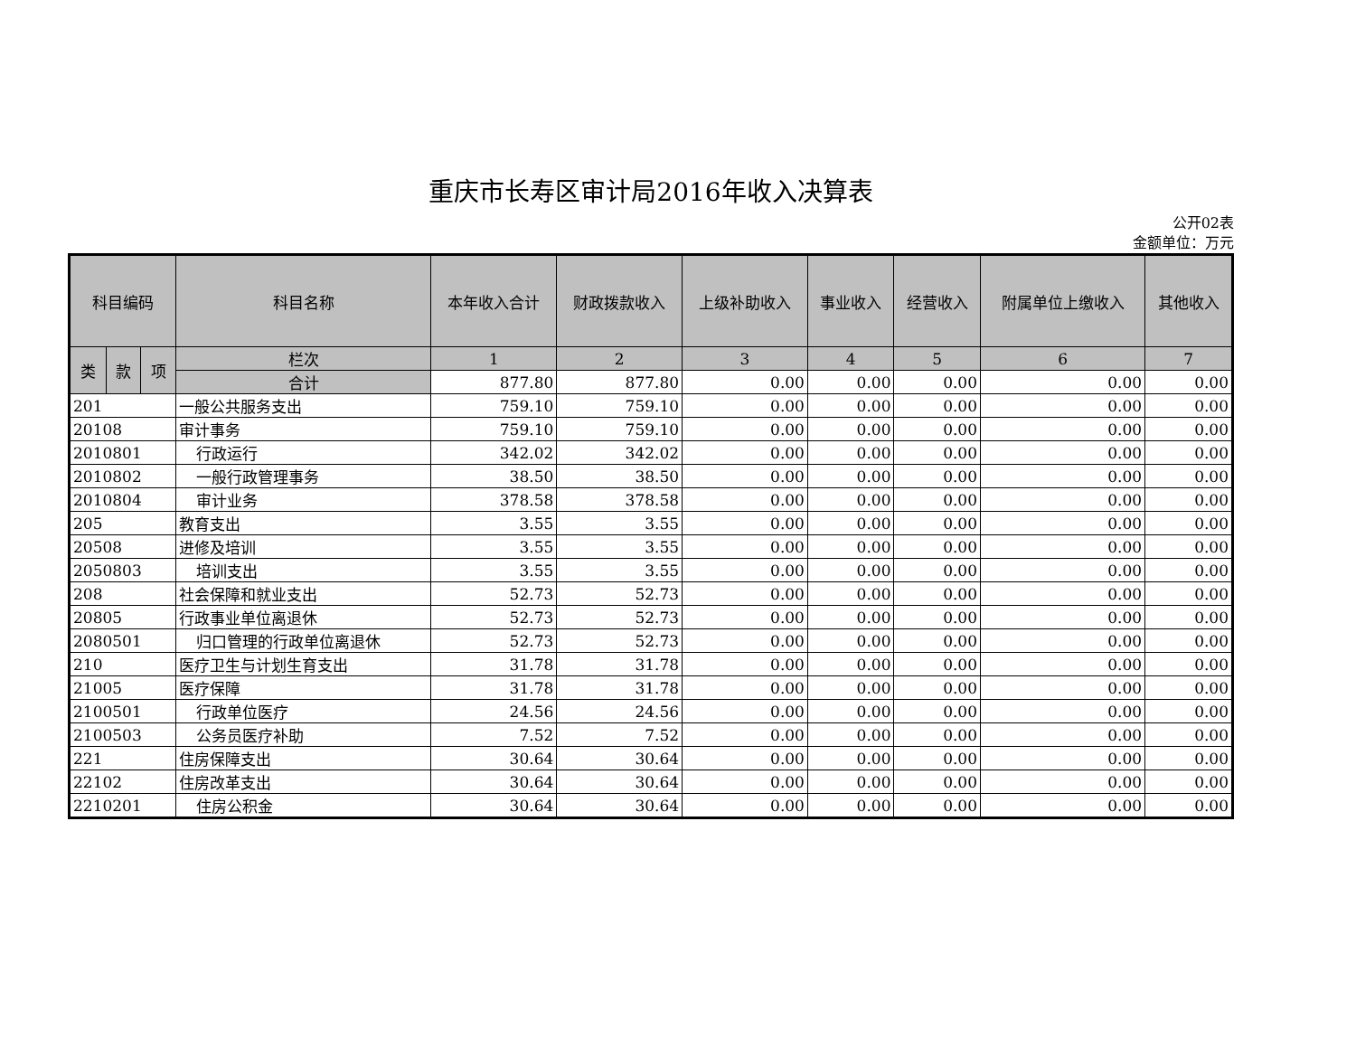重庆市长寿区审计局2016年收入决算表
公开02表
金额单位：万元
| 科目编码 | | | 科目名称 | 本年收入合计 | 财政拨款收入 | 上级补助收入 | 事业收入 | 经营收入 | 附属单位上缴收入 | 其他收入 |
| --- | --- | --- | --- | --- | --- | --- | --- | --- | --- | --- |
| 类 | 款 | 项 | 栏次 | 1 | 2 | 3 | 4 | 5 | 6 | 7 |
| | | | 合计 | 877.80 | 877.80 | 0.00 | 0.00 | 0.00 | 0.00 | 0.00 |
| 201 | | | 一般公共服务支出 | 759.10 | 759.10 | 0.00 | 0.00 | 0.00 | 0.00 | 0.00 |
| 20108 | | | 审计事务 | 759.10 | 759.10 | 0.00 | 0.00 | 0.00 | 0.00 | 0.00 |
| 2010801 | | | 行政运行 | 342.02 | 342.02 | 0.00 | 0.00 | 0.00 | 0.00 | 0.00 |
| 2010802 | | | 一般行政管理事务 | 38.50 | 38.50 | 0.00 | 0.00 | 0.00 | 0.00 | 0.00 |
| 2010804 | | | 审计业务 | 378.58 | 378.58 | 0.00 | 0.00 | 0.00 | 0.00 | 0.00 |
| 205 | | | 教育支出 | 3.55 | 3.55 | 0.00 | 0.00 | 0.00 | 0.00 | 0.00 |
| 20508 | | | 进修及培训 | 3.55 | 3.55 | 0.00 | 0.00 | 0.00 | 0.00 | 0.00 |
| 2050803 | | | 培训支出 | 3.55 | 3.55 | 0.00 | 0.00 | 0.00 | 0.00 | 0.00 |
| 208 | | | 社会保障和就业支出 | 52.73 | 52.73 | 0.00 | 0.00 | 0.00 | 0.00 | 0.00 |
| 20805 | | | 行政事业单位离退休 | 52.73 | 52.73 | 0.00 | 0.00 | 0.00 | 0.00 | 0.00 |
| 2080501 | | | 归口管理的行政单位离退休 | 52.73 | 52.73 | 0.00 | 0.00 | 0.00 | 0.00 | 0.00 |
| 210 | | | 医疗卫生与计划生育支出 | 31.78 | 31.78 | 0.00 | 0.00 | 0.00 | 0.00 | 0.00 |
| 21005 | | | 医疗保障 | 31.78 | 31.78 | 0.00 | 0.00 | 0.00 | 0.00 | 0.00 |
| 2100501 | | | 行政单位医疗 | 24.56 | 24.56 | 0.00 | 0.00 | 0.00 | 0.00 | 0.00 |
| 2100503 | | | 公务员医疗补助 | 7.52 | 7.52 | 0.00 | 0.00 | 0.00 | 0.00 | 0.00 |
| 221 | | | 住房保障支出 | 30.64 | 30.64 | 0.00 | 0.00 | 0.00 | 0.00 | 0.00 |
| 22102 | | | 住房改革支出 | 30.64 | 30.64 | 0.00 | 0.00 | 0.00 | 0.00 | 0.00 |
| 2210201 | | | 住房公积金 | 30.64 | 30.64 | 0.00 | 0.00 | 0.00 | 0.00 | 0.00 |